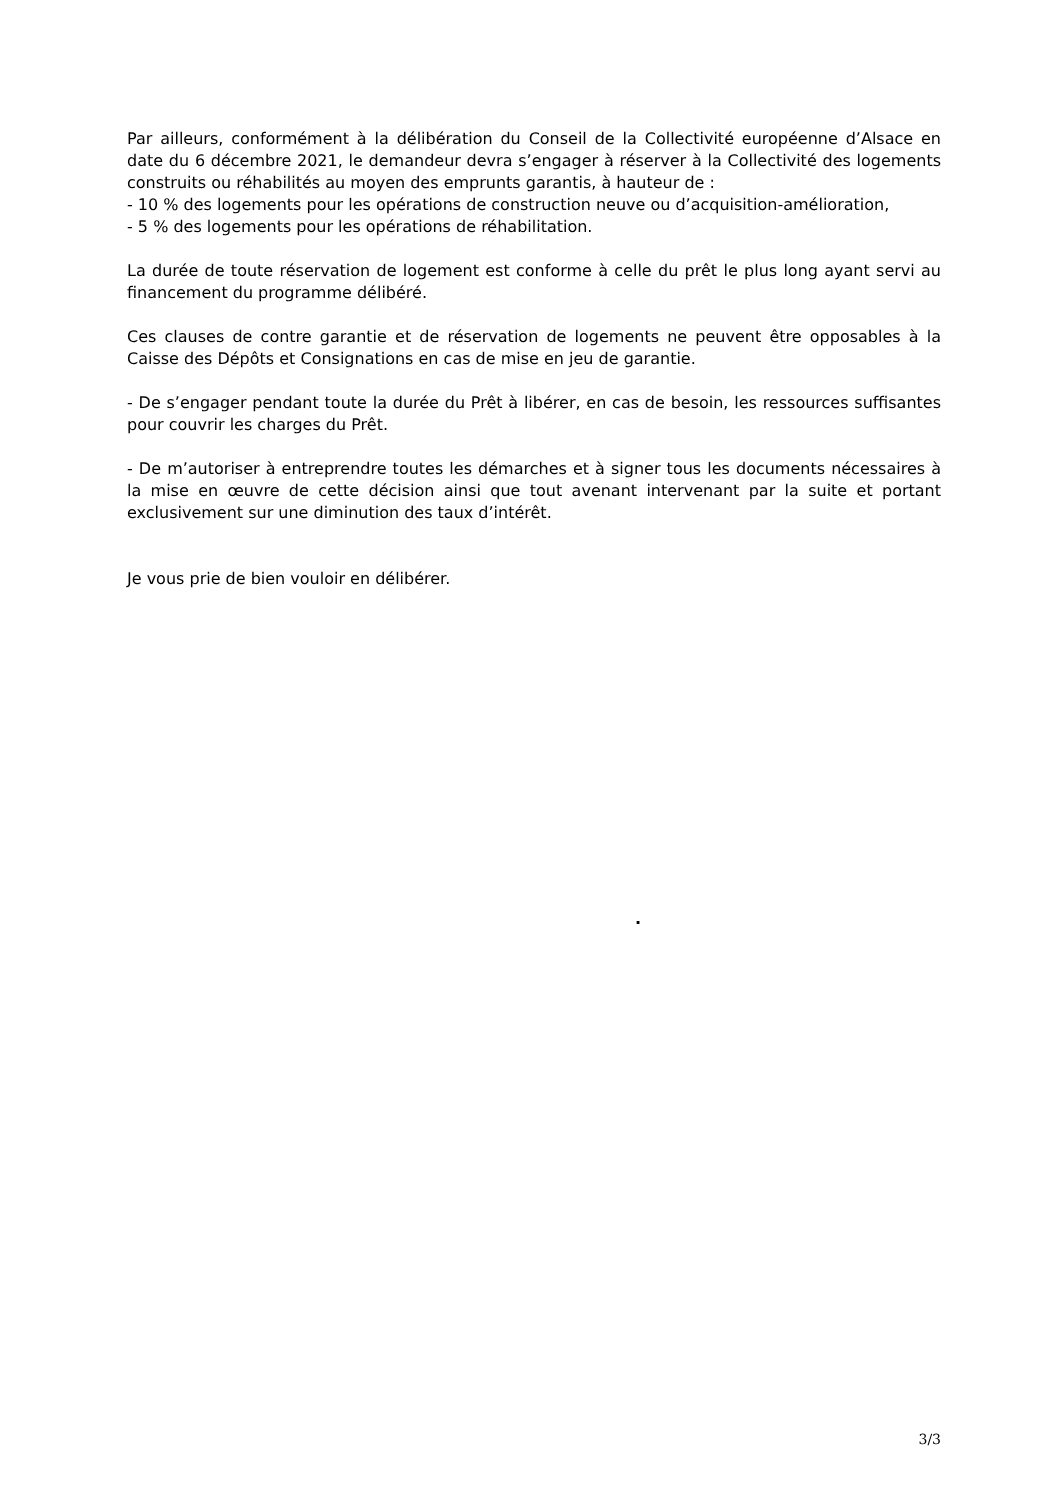Par ailleurs, conformément à la délibération du Conseil de la Collectivité européenne d’Alsace en date du 6 décembre 2021, le demandeur devra s’engager à réserver à la Collectivité des logements construits ou réhabilités au moyen des emprunts garantis, à hauteur de :
- 10 % des logements pour les opérations de construction neuve ou d’acquisition-amélioration,
- 5 % des logements pour les opérations de réhabilitation.
La durée de toute réservation de logement est conforme à celle du prêt le plus long ayant servi au financement du programme délibéré.
Ces clauses de contre garantie et de réservation de logements ne peuvent être opposables à la Caisse des Dépôts et Consignations en cas de mise en jeu de garantie.
- De s’engager pendant toute la durée du Prêt à libérer, en cas de besoin, les ressources suffisantes pour couvrir les charges du Prêt.
- De m’autoriser à entreprendre toutes les démarches et à signer tous les documents nécessaires à la mise en œuvre de cette décision ainsi que tout avenant intervenant par la suite et portant exclusivement sur une diminution des taux d’intérêt.
Je vous prie de bien vouloir en délibérer.
.
3/3